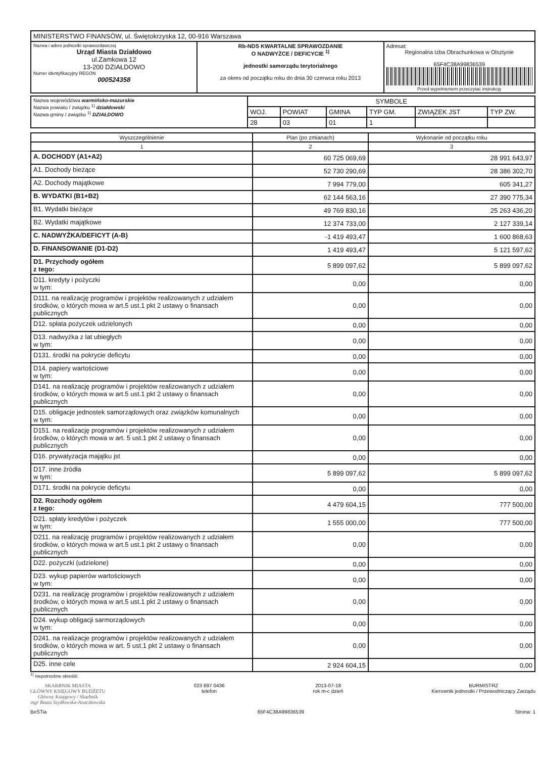| MINISTERSTWO FINANSÓW, ul. Świętokrzyska 12, 00-916 Warszawa | | |
| Nazwa i adres jednostki sprawozdawczej Urząd Miasta Działdowo ul.Zamkowa 12 13-200 DZIAŁDOWO Numer identyfikacyjny REGON 000524358 | Rb-NDS KWARTALNE SPRAWOZDANIE O NADWYŻCE / DEFICYCIE <sup>1)</sup> jednostki samorządu terytorialnego za okres od początku roku do dnia 30 czerwca roku 2013 | Adresat: Regionalna Izba Obrachunkowa w Olsztynie 65F4C38A99836539 Przed wypełnieniem przeczytać instrukcję |
| Nazwa województwa warmińsko-mazurskie Nazwa powiatu / związku <sup>1)</sup> działdowski Nazwa gminy / związku <sup>1)</sup> DZIAŁDOWO | SYMBOLE | | | | | |
| | WOJ. | POWIAT | GMINA | TYP GM. | ZWIĄZEK JST | TYP ZW. |
| | 28 | 03 | 01 | 1 | | |
| Wyszczególnienie | Plan (po zmianach) | Wykonanie od początku roku |
| --- | --- | --- |
| 1 | 2 | 3 |
| A. DOCHODY (A1+A2) | 60 725 069,69 | 28 991 643,97 |
| A1. Dochody bieżące | 52 730 290,69 | 28 386 302,70 |
| A2. Dochody majątkowe | 7 994 779,00 | 605 341,27 |
| B. WYDATKI (B1+B2) | 62 144 563,16 | 27 390 775,34 |
| B1. Wydatki bieżące | 49 769 830,16 | 25 263 436,20 |
| B2. Wydatki majątkowe | 12 374 733,00 | 2 127 339,14 |
| C. NADWYŻKA/DEFICYT (A-B) | -1 419 493,47 | 1 600 868,63 |
| D. FINANSOWANIE (D1-D2) | 1 419 493,47 | 5 121 597,62 |
| D1. Przychody ogółem z tego: | 5 899 097,62 | 5 899 097,62 |
| D11. kredyty i pożyczki w tym: | 0,00 | 0,00 |
| D111. na realizację programów i projektów realizowanych z udziałem środków, o których mowa w art.5 ust.1 pkt 2 ustawy o finansach publicznych | 0,00 | 0,00 |
| D12. spłata pożyczek udzielonych | 0,00 | 0,00 |
| D13. nadwyżka z lat ubiegłych w tym: | 0,00 | 0,00 |
| D131. środki na pokrycie deficytu | 0,00 | 0,00 |
| D14. papiery wartościowe w tym: | 0,00 | 0,00 |
| D141. na realizację programów i projektów realizowanych z udziałem środków, o których mowa w art.5 ust.1 pkt 2 ustawy o finansach publicznych | 0,00 | 0,00 |
| D15. obligacje jednostek samorządowych oraz związków komunalnych w tym: | 0,00 | 0,00 |
| D151. na realizację programów i projektów realizowanych z udziałem środków, o których mowa w art. 5 ust.1 pkt 2 ustawy o finansach publicznych | 0,00 | 0,00 |
| D16. prywatyzacja majątku jst | 0,00 | 0,00 |
| D17. inne źródła w tym: | 5 899 097,62 | 5 899 097,62 |
| D171. środki na pokrycie deficytu | 0,00 | 0,00 |
| D2. Rozchody ogółem z tego: | 4 479 604,15 | 777 500,00 |
| D21. spłaty kredytów i pożyczek w tym: | 1 555 000,00 | 777 500,00 |
| D211. na realizację programów i projektów realizowanych z udziałem środków, o których mowa w art.5 ust.1 pkt 2 ustawy o finansach publicznych | 0,00 | 0,00 |
| D22. pożyczki (udzielone) | 0,00 | 0,00 |
| D23. wykup papierów wartościowych w tym: | 0,00 | 0,00 |
| D231. na realizację programów i projektów realizowanych z udziałem środków, o których mowa w art.5 ust.1 pkt 2 ustawy o finansach publicznych | 0,00 | 0,00 |
| D24. wykup obligacji sarmorządowych w tym: | 0,00 | 0,00 |
| D241. na realizacje programów i projektów realizowanych z udziałem środków, o których mowa w art. 5 ust.1 pkt 2 ustawy o finansach publicznych | 0,00 | 0,00 |
| D25. inne cele | 2 924 604,15 | 0,00 |
<sup>1)</sup> niepotrzebne skreślić
SKARBNIK MIASTA
GŁÓWNY KSIĘGOWY BUDŻETU
Główny Księgowy / Skarbnik
mgr Beata Szydłowska-Anaczkowska
023 697 0436
telefon
2013-07-18
rok m-c dzień
BURMISTRZ
Kierownik jednostki / Przewodniczący Zarządu
BeSTia 65F4C38A99836539 Strona: 1